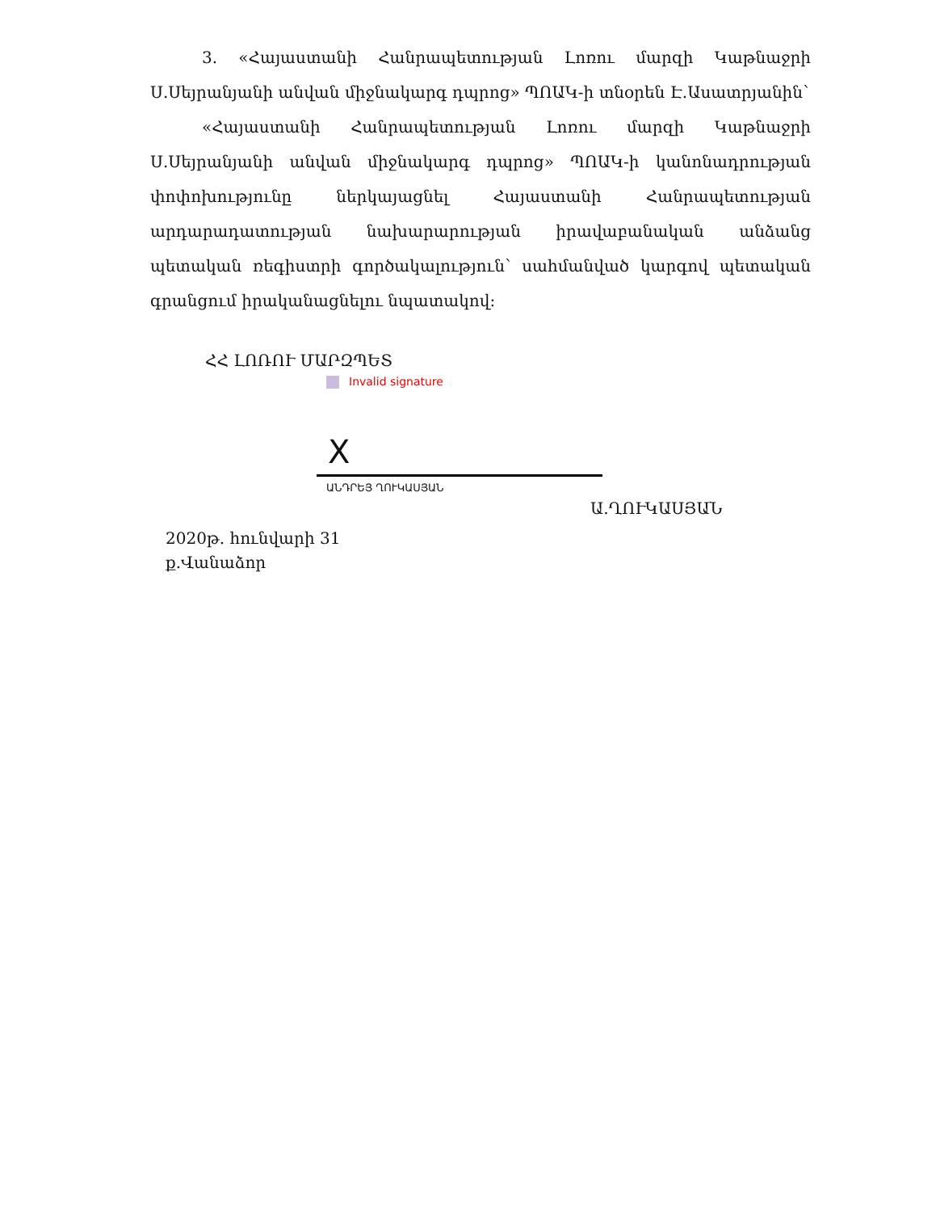3. «Հայաստանի Հանրապետության Լոռու մարզի Կաթնաջրի Ս.Սեյրանյանի անվան միջնակարգ դպրոց» ՊՈԱԿ-ի տնօրեն Է.Ասատրյանին՝
«Հայաստանի Հանրապետության Լոռու մարզի Կաթնաջրի Ս.Սեյրանյանի անվան միջնակարգ դպրոց» ՊՈԱԿ-ի կանոնադրության փոփոխությունը ներկայացնել Հայաստանի Հանրապետության արդարադատության նախարարության իրավաբանական անձանց պետական ռեգիստրի գործակալություն՝ սահմանված կարգով պետական գրանցում իրականացնելու նպատակով:
ՀՀ ԼՈՌՈՒ ՄԱՐԶՊԵՏ
Invalid signature
X
ԱՆԴՐԵՅ ՂՈՒԿԱՍՅԱՆ
Ա.ՂՈՒԿԱՍՅԱՆ
2020թ. հունվարի 31
ք.Վանաձոր